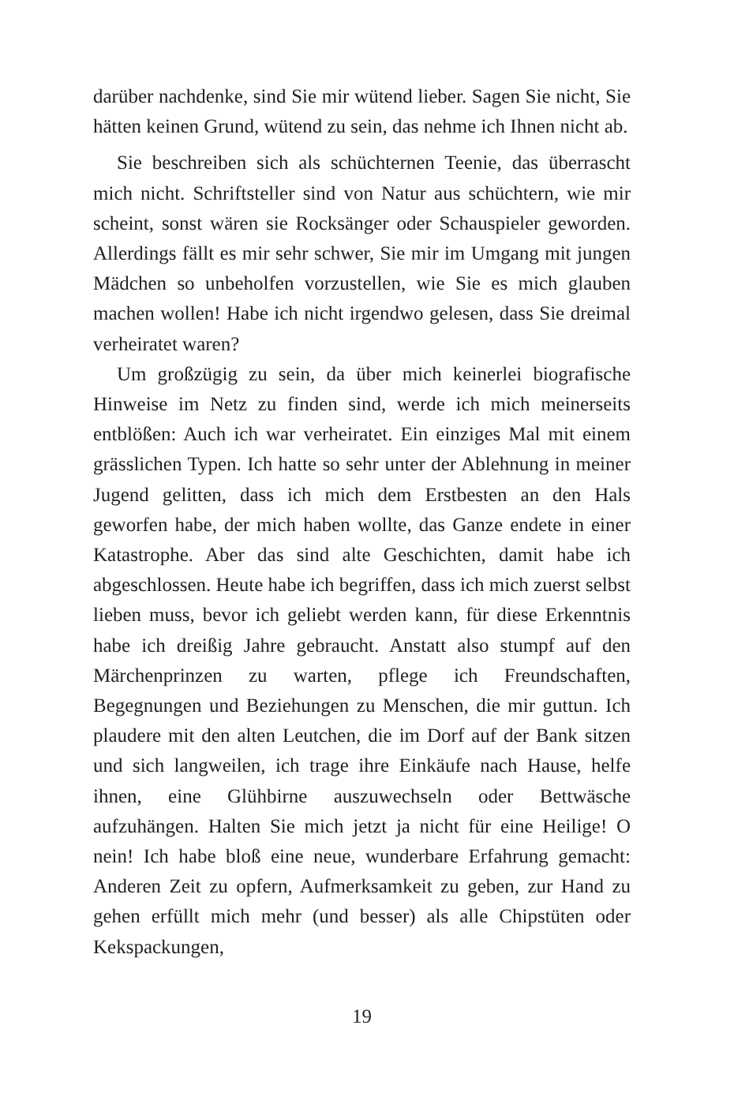darüber nachdenke, sind Sie mir wütend lieber. Sagen Sie nicht, Sie hätten keinen Grund, wütend zu sein, das nehme ich Ihnen nicht ab.
Sie beschreiben sich als schüchternen Teenie, das überrascht mich nicht. Schriftsteller sind von Natur aus schüchtern, wie mir scheint, sonst wären sie Rocksänger oder Schauspieler geworden. Allerdings fällt es mir sehr schwer, Sie mir im Umgang mit jungen Mädchen so unbeholfen vorzustellen, wie Sie es mich glauben machen wollen! Habe ich nicht irgendwo gelesen, dass Sie dreimal verheiratet waren?
Um großzügig zu sein, da über mich keinerlei biografische Hinweise im Netz zu finden sind, werde ich mich meinerseits entblößen: Auch ich war verheiratet. Ein einziges Mal mit einem grässlichen Typen. Ich hatte so sehr unter der Ablehnung in meiner Jugend gelitten, dass ich mich dem Erstbesten an den Hals geworfen habe, der mich haben wollte, das Ganze endete in einer Katastrophe. Aber das sind alte Geschichten, damit habe ich abgeschlossen. Heute habe ich begriffen, dass ich mich zuerst selbst lieben muss, bevor ich geliebt werden kann, für diese Erkenntnis habe ich dreißig Jahre gebraucht. Anstatt also stumpf auf den Märchenprinzen zu warten, pflege ich Freundschaften, Begegnungen und Beziehungen zu Menschen, die mir guttun. Ich plaudere mit den alten Leutchen, die im Dorf auf der Bank sitzen und sich langweilen, ich trage ihre Einkäufe nach Hause, helfe ihnen, eine Glühbirne auszuwechseln oder Bettwäsche aufzuhängen. Halten Sie mich jetzt ja nicht für eine Heilige! O nein! Ich habe bloß eine neue, wunderbare Erfahrung gemacht: Anderen Zeit zu opfern, Aufmerksamkeit zu geben, zur Hand zu gehen erfüllt mich mehr (und besser) als alle Chipstüten oder Kekspackungen,
19